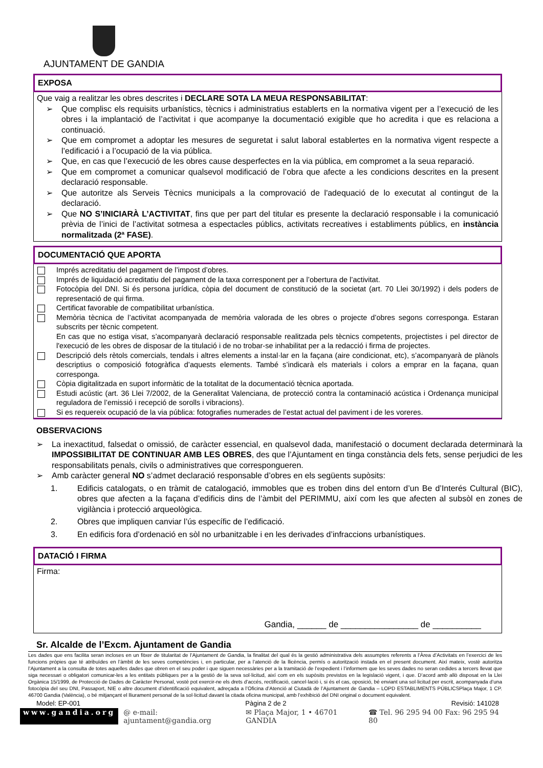AJUNTAMENT DE GANDIA
EXPOSA
Que vaig a realitzar les obres descrites i DECLARE SOTA LA MEUA RESPONSABILITAT:
➢ Que complisc els requisits urbanístics, tècnics i administratius establerts en la normativa vigent per a l’execució de les obres i la implantació de l’activitat i que acompanye la documentació exigible que ho acredita i que es relaciona a continuació.
➢ Que em compromet a adoptar les mesures de seguretat i salut laboral establertes en la normativa vigent respecte a l’edificació i a l’ocupació de la via pública.
➢ Que, en cas que l’execució de les obres cause desperfectes en la via pública, em compromet a la seua reparació.
➢ Que em compromet a comunicar qualsevol modificació de l’obra que afecte a les condicions descrites en la present declaració responsable.
➢ Que autoritze als Serveis Tècnics municipals a la comprovació de l'adequació de lo executat al contingut de la declaració.
➢ Que NO S’INICIARÀ L’ACTIVITAT, fins que per part del titular es presente la declaració responsable i la comunicació prèvia de l’inici de l’activitat sotmesa a espectacles públics, activitats recreatives i establiments públics, en instància normalitzada (2ª FASE).
DOCUMENTACIÓ QUE APORTA
Imprés acreditatiu del pagament de l’impost d’obres.
Imprés de liquidació acreditatiu del pagament de la taxa corresponent per a l’obertura de l’activitat.
Fotocòpia del DNI. Si és persona jurídica, còpia del document de constitució de la societat (art. 70 Llei 30/1992) i dels poders de representació de qui firma.
Certificat favorable de compatibilitat urbanística.
Memòria tècnica de l’activitat acompanyada de memòria valorada de les obres o projecte d’obres segons corresponga. Estaran subscrits per tècnic competent.
En cas que no estiga visat, s’acompanyarà declaració responsable realitzada pels tècnics competents, projectistes i pel director de l'execució de les obres de disposar de la titulació i de no trobar-se inhabilitat per a la redacció i firma de projectes.
Descripció dels rètols comercials, tendals i altres elements a instal·lar en la façana (aire condicionat, etc), s’acompanyarà de plànols descriptius o composició fotogràfica d’aquests elements. També s’indicarà els materials i colors a emprar en la façana, quan corresponga.
Còpia digitalitzada en suport informàtic de la totalitat de la documentació tècnica aportada.
Estudi acústic (art. 36 Llei 7/2002, de la Generalitat Valenciana, de protecció contra la contaminació acústica i Ordenança municipal reguladora de l’emissió i recepció de sorolls i vibracions).
Si es requereix ocupació de la via pública: fotografies numerades de l’estat actual del paviment i de les voreres.
OBSERVACIONS
➢ La inexactitud, falsedat o omissió, de caràcter essencial, en qualsevol dada, manifestació o document declarada determinarà la IMPOSSIBILITAT DE CONTINUAR AMB LES OBRES, des que l’Ajuntament en tinga constància dels fets, sense perjudici de les responsabilitats penals, civils o administratives que correspongueren.
➢ Amb caràcter general NO s’admet declaració responsable d’obres en els següents supòsits:
1. Edificis catalogats, o en tràmit de catalogació, immobles que es troben dins del entorn d’un Be d’Interés Cultural (BIC), obres que afecten a la façana d’edificis dins de l’àmbit del PERIMMU, així com les que afecten al subsòl en zones de vigilància i protecció arqueològica.
2. Obres que impliquen canviar l’ús específic de l’edificació.
3. En edificis fora d’ordenació en sòl no urbanitzable i en les derivades d’infraccions urbanístiques.
DATACIÓ I FIRMA
Firma:
Gandia, ______ de ________________ de __________
Sr. Alcalde de l’Excm. Ajuntament de Gandia
Les dades que ens facilita seran incloses en un fitxer de titularitat de l’Ajuntament de Gandia, la finalitat del qual és la gestió administrativa dels assumptes referents a l’Àrea d’Activitats en l’exercici de les funcions pròpies que té atribuïdes en l’àmbit de les seves competències i, en particular, per a l’atenció de la llicència, permís o autorització instada en el present document. Així mateix, vostè autoritza l’Ajuntament a la consulta de totes aquelles dades que obren en el seu poder i que siguen necessàries per a la tramitació de l’expedient i l’informem que les seves dades no seran cedides a tercers llevat que siga necessari o obligatori comunicar-les a les entitats públiques per a la gestió de la seva sol·licitud, així com en els supòsits previstos en la legislació vigent, i que. D’acord amb allò disposat en la Llei Orgànica 15/1999, de Protecció de Dades de Caràcter Personal, vostè pot exercir-ne els drets d’accés, rectificació, cancel·lació i, si és el cas, oposició, bé enviant una sol·licitud per escrit, acompanyada d’una fotocòpia del seu DNI, Passaport, NIE o altre document d’identificació equivalent, adreçada a l’Oficina d’Atenció al Ciutadà de l’Ajuntament de Gandia – LOPD ESTABLIMENTS PÚBLICSPlaça Major, 1 CP. 46700 Gandia (València), o bé mitjançant el lliurament personal de la sol·licitud davant la citada oficina municipal, amb l’exhibició del DNI original o document equivalent.
Model: EP-001 Pàgina 2 de 2 Revisió: 141028
www.gandia.org @ e-mail: ajuntament@gandia.org ✉ Plaça Major, 1 • 46701 GANDIA ☎ Tel. 96 295 94 00 Fax: 96 295 94 80